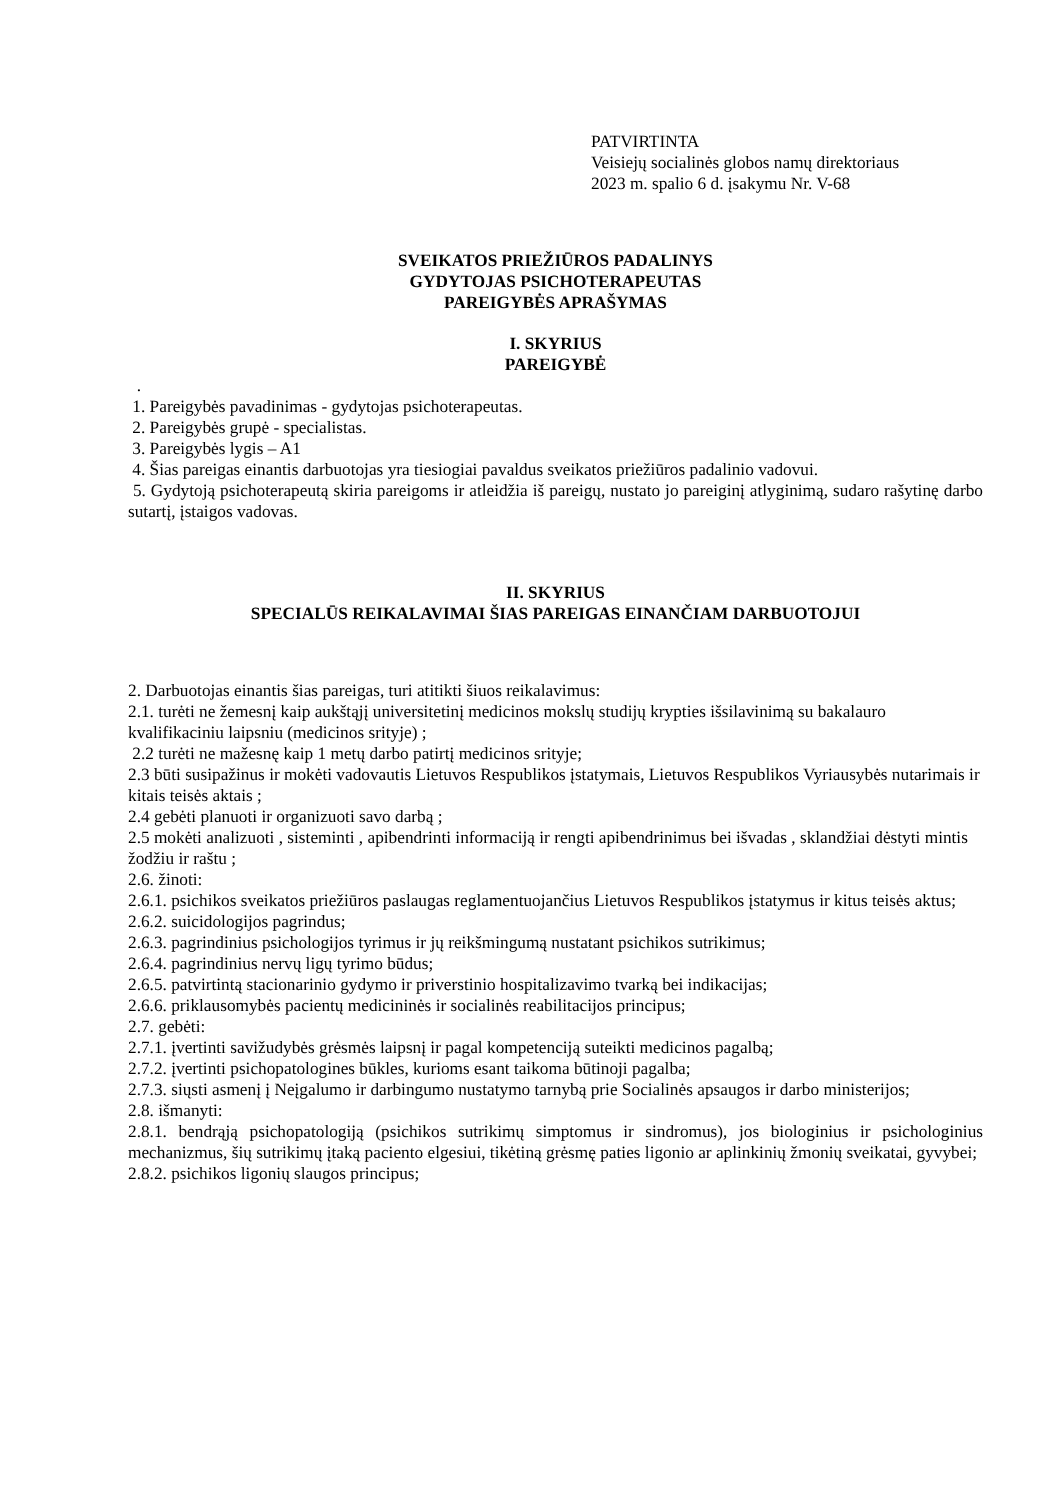PATVIRTINTA
Veisiejų socialinės globos namų direktoriaus
2023 m. spalio 6 d. įsakymu Nr. V-68
SVEIKATOS PRIEŽIŪROS PADALINYS
GYDYTOJAS PSICHOTERAPEUTAS
PAREIGYBĖS APRAŠYMAS
I. SKYRIUS
PAREIGYBĖ
.
1. Pareigybės pavadinimas - gydytojas psichoterapeutas.
2. Pareigybės grupė - specialistas.
3. Pareigybės lygis – A1
4. Šias pareigas einantis darbuotojas yra tiesiogiai pavaldus sveikatos priežiūros padalinio vadovui.
5. Gydytoją psichoterapeutą skiria pareigoms ir atleidžia iš pareigų, nustato jo pareiginį atlyginimą, sudaro rašytinę darbo sutartį, įstaigos vadovas.
II. SKYRIUS
SPECIALŪS REIKALAVIMAI ŠIAS PAREIGAS EINANČIAM DARBUOTOJUI
2. Darbuotojas einantis šias pareigas, turi atitikti šiuos reikalavimus:
2.1. turėti ne žemesnį kaip aukštąjį universitetinį medicinos mokslų studijų krypties išsilavinimą su bakalauro kvalifikaciniu laipsniu (medicinos srityje) ;
2.2 turėti ne mažesnę kaip 1 metų darbo patirtį medicinos srityje;
2.3 būti susipažinus ir mokėti vadovautis Lietuvos Respublikos įstatymais, Lietuvos Respublikos Vyriausybės nutarimais ir kitais teisės aktais ;
2.4 gebėti planuoti ir organizuoti savo darbą ;
2.5 mokėti analizuoti , sisteminti , apibendrinti informaciją ir rengti apibendrinimus bei išvadas , sklandžiai dėstyti mintis žodžiu ir raštu ;
2.6. žinoti:
2.6.1. psichikos sveikatos priežiūros paslaugas reglamentuojančius Lietuvos Respublikos įstatymus ir kitus teisės aktus;
2.6.2. suicidologijos pagrindus;
2.6.3. pagrindinius psichologijos tyrimus ir jų reikšmingumą nustatant psichikos sutrikimus;
2.6.4. pagrindinius nervų ligų tyrimo būdus;
2.6.5. patvirtintą stacionarinio gydymo ir priverstinio hospitalizavimo tvarką bei indikacijas;
2.6.6. priklausomybės pacientų medicininės ir socialinės reabilitacijos principus;
2.7. gebėti:
2.7.1. įvertinti savižudybės grėsmės laipsnį ir pagal kompetenciją suteikti medicinos pagalbą;
2.7.2. įvertinti psichopatologines būkles, kurioms esant taikoma būtinoji pagalba;
2.7.3. siųsti asmenį į Neįgalumo ir darbingumo nustatymo tarnybą prie Socialinės apsaugos ir darbo ministerijos;
2.8. išmanyti:
2.8.1. bendrąją psichopatologiją (psichikos sutrikimų simptomus ir sindromus), jos biologinius ir psichologinius mechanizmus, šių sutrikimų įtaką paciento elgesiui, tikėtiną grėsmę paties ligonio ar aplinkinių žmonių sveikatai, gyvybei;
2.8.2. psichikos ligonių slaugos principus;